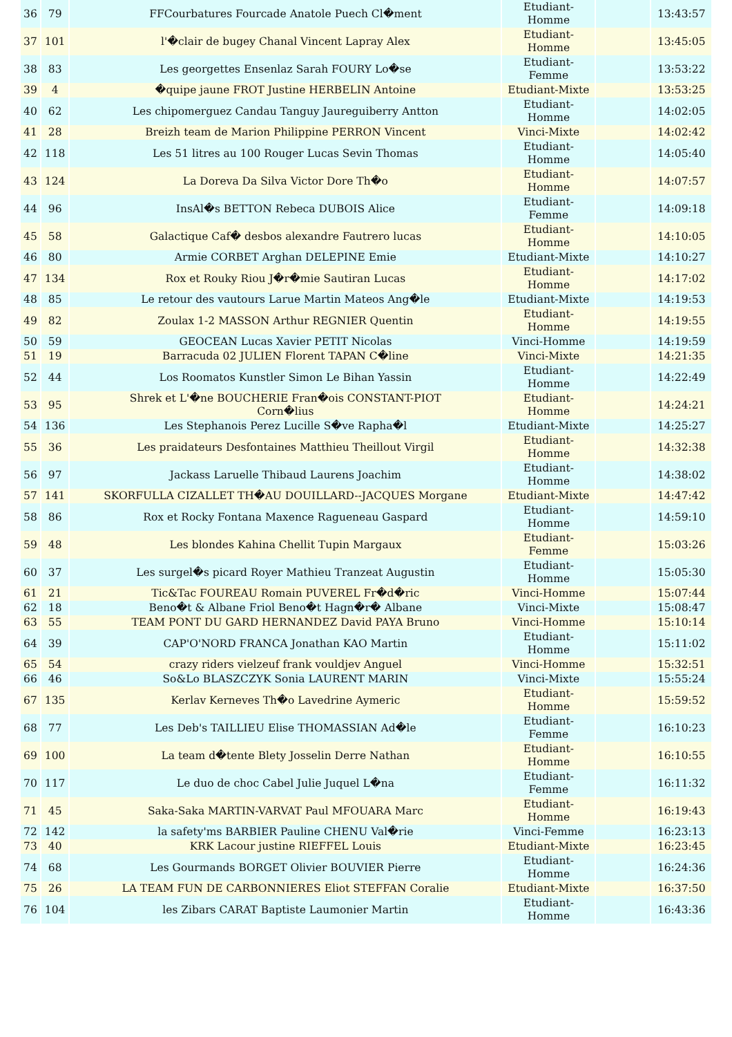| 36 | 79 | FFCourbatures Fourcade Anatole Puech Cl�ment | Etudiant- Homme | | 13:43:57 |
| 37 | 101 | l'�clair de bugey Chanal Vincent Lapray Alex | Etudiant- Homme | | 13:45:05 |
| 38 | 83 | Les georgettes Ensenlaz Sarah FOURY Lo�se | Etudiant- Femme | | 13:53:22 |
| 39 | 4 | �quipe jaune FROT Justine HERBELIN Antoine | Etudiant-Mixte | | 13:53:25 |
| 40 | 62 | Les chipomerguez Candau Tanguy Jaureguiberry Antton | Etudiant- Homme | | 14:02:05 |
| 41 | 28 | Breizh team de Marion Philippine PERRON Vincent | Vinci-Mixte | | 14:02:42 |
| 42 | 118 | Les 51 litres au 100 Rouger Lucas Sevin Thomas | Etudiant- Homme | | 14:05:40 |
| 43 | 124 | La Doreva Da Silva Victor Dore Th�o | Etudiant- Homme | | 14:07:57 |
| 44 | 96 | InsAl�s BETTON Rebeca DUBOIS Alice | Etudiant- Femme | | 14:09:18 |
| 45 | 58 | Galactique Caf� desbos alexandre Fautrero lucas | Etudiant- Homme | | 14:10:05 |
| 46 | 80 | Armie CORBET Arghan DELEPINE Emie | Etudiant-Mixte | | 14:10:27 |
| 47 | 134 | Rox et Rouky Riou J�r�mie Sautiran Lucas | Etudiant- Homme | | 14:17:02 |
| 48 | 85 | Le retour des vautours Larue Martin Mateos Ang�le | Etudiant-Mixte | | 14:19:53 |
| 49 | 82 | Zoulax 1-2 MASSON Arthur REGNIER Quentin | Etudiant- Homme | | 14:19:55 |
| 50 | 59 | GEOCEAN Lucas Xavier PETIT Nicolas | Vinci-Homme | | 14:19:59 |
| 51 | 19 | Barracuda 02 JULIEN Florent TAPAN C�line | Vinci-Mixte | | 14:21:35 |
| 52 | 44 | Los Roomatos Kunstler Simon Le Bihan Yassin | Etudiant- Homme | | 14:22:49 |
| 53 | 95 | Shrek et L'�ne BOUCHERIE Fran�ois CONSTANT-PIOT Corn�lius | Etudiant- Homme | | 14:24:21 |
| 54 | 136 | Les Stephanois Perez Lucille S�ve Rapha�l | Etudiant-Mixte | | 14:25:27 |
| 55 | 36 | Les praidateurs Desfontaines Matthieu Theillout Virgil | Etudiant- Homme | | 14:32:38 |
| 56 | 97 | Jackass Laruelle Thibaud Laurens Joachim | Etudiant- Homme | | 14:38:02 |
| 57 | 141 | SKORFULLA CIZALLET TH�AU DOUILLARD--JACQUES Morgane | Etudiant-Mixte | | 14:47:42 |
| 58 | 86 | Rox et Rocky Fontana Maxence Ragueneau Gaspard | Etudiant- Homme | | 14:59:10 |
| 59 | 48 | Les blondes Kahina Chellit Tupin Margaux | Etudiant- Femme | | 15:03:26 |
| 60 | 37 | Les surgel�s picard Royer Mathieu Tranzeat Augustin | Etudiant- Homme | | 15:05:30 |
| 61 | 21 | Tic&Tac FOUREAU Romain PUVEREL Fr�d�ric | Vinci-Homme | | 15:07:44 |
| 62 | 18 | Beno�t & Albane Friol Beno�t Hagn�r� Albane | Vinci-Mixte | | 15:08:47 |
| 63 | 55 | TEAM PONT DU GARD HERNANDEZ David PAYA Bruno | Vinci-Homme | | 15:10:14 |
| 64 | 39 | CAP'O'NORD FRANCA Jonathan KAO Martin | Etudiant- Homme | | 15:11:02 |
| 65 | 54 | crazy riders vielzeuf frank vouldjev Anguel | Vinci-Homme | | 15:32:51 |
| 66 | 46 | So&Lo BLASZCZYK Sonia LAURENT MARIN | Vinci-Mixte | | 15:55:24 |
| 67 | 135 | Kerlav Kerneves Th�o Lavedrine Aymeric | Etudiant- Homme | | 15:59:52 |
| 68 | 77 | Les Deb's TAILLIEU Elise THOMASSIAN Ad�le | Etudiant- Femme | | 16:10:23 |
| 69 | 100 | La team d�tente Blety Josselin Derre Nathan | Etudiant- Homme | | 16:10:55 |
| 70 | 117 | Le duo de choc Cabel Julie Juquel L�na | Etudiant- Femme | | 16:11:32 |
| 71 | 45 | Saka-Saka MARTIN-VARVAT Paul MFOUARA Marc | Etudiant- Homme | | 16:19:43 |
| 72 | 142 | la safety'ms BARBIER Pauline CHENU Val�rie | Vinci-Femme | | 16:23:13 |
| 73 | 40 | KRK Lacour justine RIEFFEL Louis | Etudiant-Mixte | | 16:23:45 |
| 74 | 68 | Les Gourmands BORGET Olivier BOUVIER Pierre | Etudiant- Homme | | 16:24:36 |
| 75 | 26 | LA TEAM FUN DE CARBONNIERES Eliot STEFFAN Coralie | Etudiant-Mixte | | 16:37:50 |
| 76 | 104 | les Zibars CARAT Baptiste Laumonier Martin | Etudiant- Homme | | 16:43:36 |